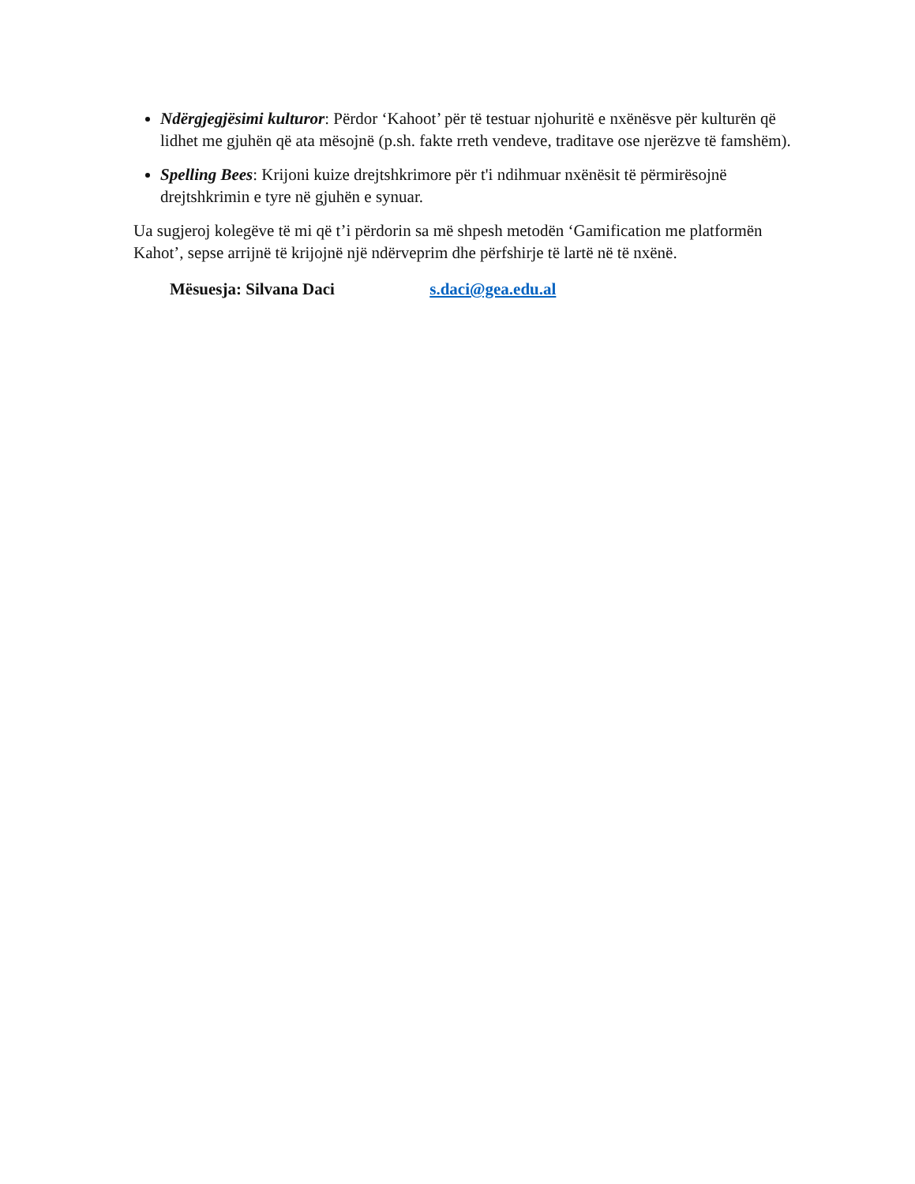Ndërgjegjësimi kulturor: Përdor ‘Kahoot’ për të testuar njohuritë e nxënësve për kulturën që lidhet me gjuhën që ata mësojnë (p.sh. fakte rreth vendeve, traditave ose njerëzve të famshëm).
Spelling Bees: Krijoni kuize drejtshkrimore për t'i ndihmuar nxënësit të përmirësojnë drejtshkrimin e tyre në gjuhën e synuar.
Ua sugjeroj kolegëve të mi që t’i përdorin sa më shpesh metodën ‘Gamification me platformën Kahot’, sepse arrijnë të krijojnë një ndërveprim dhe përfshirje të lartë në të nxënë.
Mësuesja: Silvana Daci s.daci@gea.edu.al